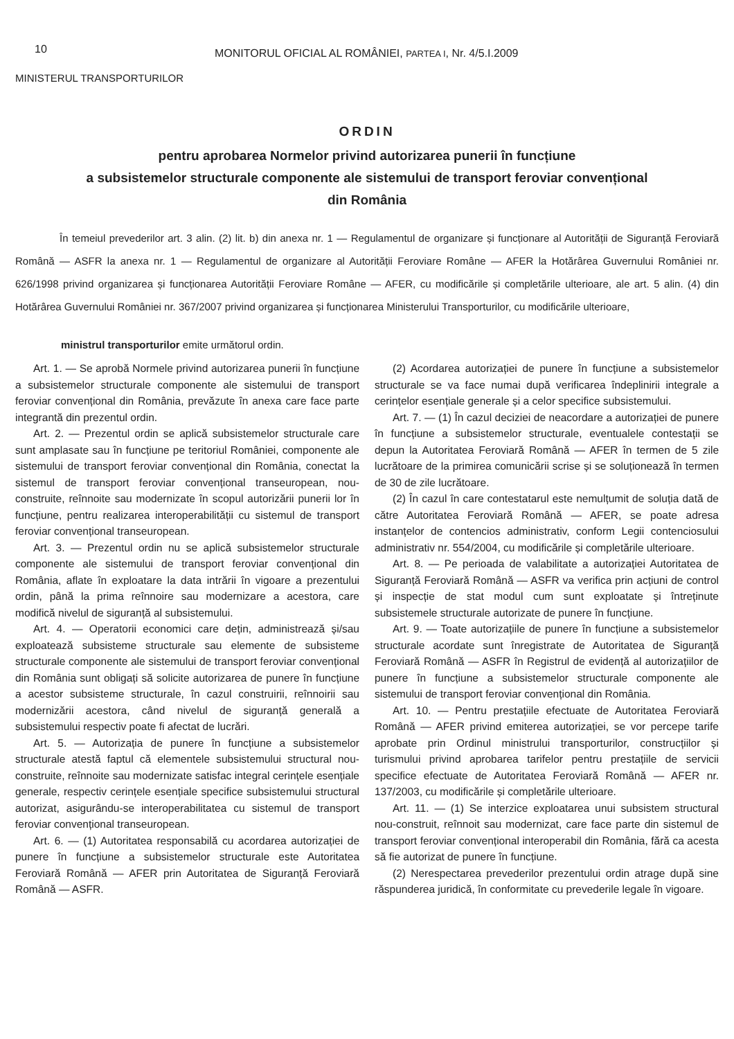10
MONITORUL OFICIAL AL ROMÂNIEI, PARTEA I, Nr. 4/5.I.2009
MINISTERUL TRANSPORTURILOR
ORDIN
pentru aprobarea Normelor privind autorizarea punerii în funcțiune
a subsistemelor structurale componente ale sistemului de transport feroviar convențional
din România
În temeiul prevederilor art. 3 alin. (2) lit. b) din anexa nr. 1 — Regulamentul de organizare și funcționare al Autorității de Siguranță Feroviară Română — ASFR la anexa nr. 1 — Regulamentul de organizare al Autorității Feroviare Române — AFER la Hotărârea Guvernului României nr. 626/1998 privind organizarea și funcționarea Autorității Feroviare Române — AFER, cu modificările și completările ulterioare, ale art. 5 alin. (4) din Hotărârea Guvernului României nr. 367/2007 privind organizarea și funcționarea Ministerului Transporturilor, cu modificările ulterioare,
ministrul transporturilor emite următorul ordin.
Art. 1. — Se aprobă Normele privind autorizarea punerii în funcțiune a subsistemelor structurale componente ale sistemului de transport feroviar convențional din România, prevăzute în anexa care face parte integrantă din prezentul ordin.
Art. 2. — Prezentul ordin se aplică subsistemelor structurale care sunt amplasate sau în funcțiune pe teritoriul României, componente ale sistemului de transport feroviar convențional din România, conectat la sistemul de transport feroviar convențional transeuropean, nou-construite, reînnoite sau modernizate în scopul autorizării punerii lor în funcțiune, pentru realizarea interoperabilității cu sistemul de transport feroviar convențional transeuropean.
Art. 3. — Prezentul ordin nu se aplică subsistemelor structurale componente ale sistemului de transport feroviar convențional din România, aflate în exploatare la data intrării în vigoare a prezentului ordin, până la prima reînnoire sau modernizare a acestora, care modifică nivelul de siguranță al subsistemului.
Art. 4. — Operatorii economici care dețin, administrează și/sau exploatează subsisteme structurale sau elemente de subsisteme structurale componente ale sistemului de transport feroviar convențional din România sunt obligați să solicite autorizarea de punere în funcțiune a acestor subsisteme structurale, în cazul construirii, reînnoirii sau modernizării acestora, când nivelul de siguranță generală a subsistemului respectiv poate fi afectat de lucrări.
Art. 5. — Autorizația de punere în funcțiune a subsistemelor structurale atestă faptul că elementele subsistemului structural nou-construite, reînnoite sau modernizate satisfac integral cerințele esențiale generale, respectiv cerințele esențiale specifice subsistemului structural autorizat, asigurându-se interoperabilitatea cu sistemul de transport feroviar convențional transeuropean.
Art. 6. — (1) Autoritatea responsabilă cu acordarea autorizației de punere în funcțiune a subsistemelor structurale este Autoritatea Feroviară Română — AFER prin Autoritatea de Siguranță Feroviară Română — ASFR.
(2) Acordarea autorizației de punere în funcțiune a subsistemelor structurale se va face numai după verificarea îndeplinirii integrale a cerințelor esențiale generale și a celor specifice subsistemului.
Art. 7. — (1) În cazul deciziei de neacordare a autorizației de punere în funcțiune a subsistemelor structurale, eventualele contestații se depun la Autoritatea Feroviară Română — AFER în termen de 5 zile lucrătoare de la primirea comunicării scrise și se soluționează în termen de 30 de zile lucrătoare.
(2) În cazul în care contestatarul este nemulțumit de soluția dată de către Autoritatea Feroviară Română — AFER, se poate adresa instanțelor de contencios administrativ, conform Legii contenciosului administrativ nr. 554/2004, cu modificările și completările ulterioare.
Art. 8. — Pe perioada de valabilitate a autorizației Autoritatea de Siguranță Feroviară Română — ASFR va verifica prin acțiuni de control și inspecție de stat modul cum sunt exploatate și întreținute subsistemele structurale autorizate de punere în funcțiune.
Art. 9. — Toate autorizațiile de punere în funcțiune a subsistemelor structurale acordate sunt înregistrate de Autoritatea de Siguranță Feroviară Română — ASFR în Registrul de evidență al autorizațiilor de punere în funcțiune a subsistemelor structurale componente ale sistemului de transport feroviar convențional din România.
Art. 10. — Pentru prestațiile efectuate de Autoritatea Feroviară Română — AFER privind emiterea autorizației, se vor percepe tarife aprobate prin Ordinul ministrului transporturilor, construcțiilor și turismului privind aprobarea tarifelor pentru prestațiile de servicii specifice efectuate de Autoritatea Feroviară Română — AFER nr. 137/2003, cu modificările și completările ulterioare.
Art. 11. — (1) Se interzice exploatarea unui subsistem structural nou-construit, reînnoit sau modernizat, care face parte din sistemul de transport feroviar convențional interoperabil din România, fără ca acesta să fie autorizat de punere în funcțiune.
(2) Nerespectarea prevederilor prezentului ordin atrage după sine răspunderea juridică, în conformitate cu prevederile legale în vigoare.